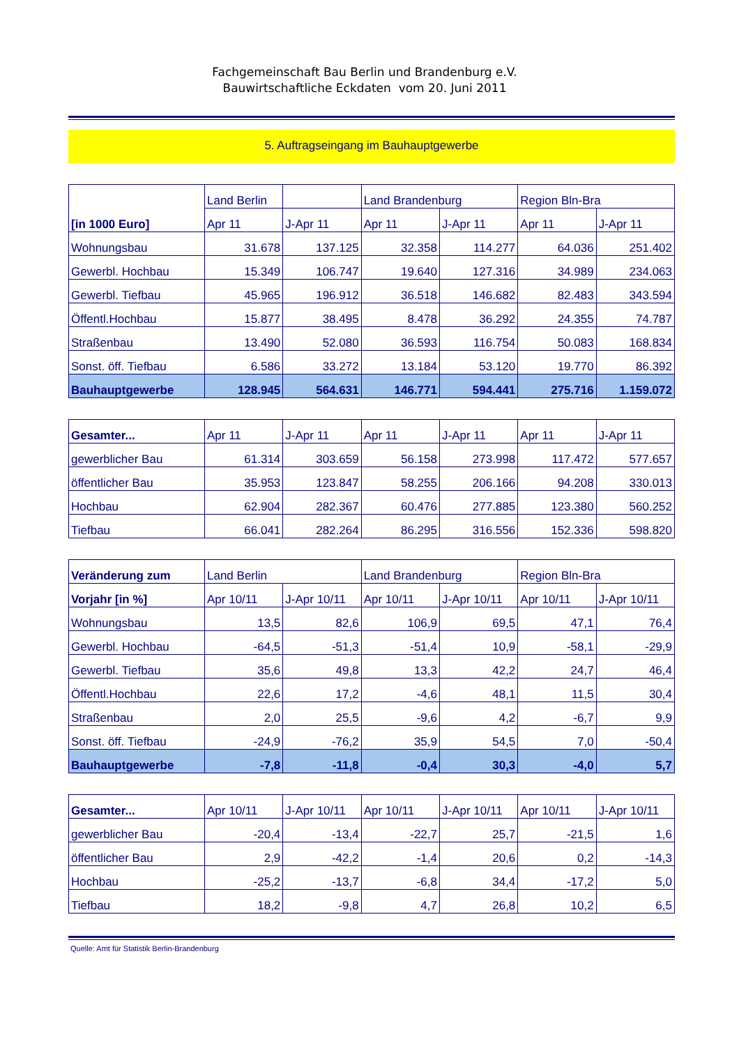Fachgemeinschaft Bau Berlin und Brandenburg e.V.
Bauwirtschaftliche Eckdaten vom 20. Juni 2011
5. Auftragseingang im Bauhauptgewerbe
| [in 1000 Euro] | Land Berlin | | Land Brandenburg | | Region Bln-Bra | |
| --- | --- | --- | --- | --- | --- | --- |
| | Apr 11 | J-Apr 11 | Apr 11 | J-Apr 11 | Apr 11 | J-Apr 11 |
| Wohnungsbau | 31.678 | 137.125 | 32.358 | 114.277 | 64.036 | 251.402 |
| Gewerbl. Hochbau | 15.349 | 106.747 | 19.640 | 127.316 | 34.989 | 234.063 |
| Gewerbl. Tiefbau | 45.965 | 196.912 | 36.518 | 146.682 | 82.483 | 343.594 |
| Öffentl.Hochbau | 15.877 | 38.495 | 8.478 | 36.292 | 24.355 | 74.787 |
| Straßenbau | 13.490 | 52.080 | 36.593 | 116.754 | 50.083 | 168.834 |
| Sonst. öff. Tiefbau | 6.586 | 33.272 | 13.184 | 53.120 | 19.770 | 86.392 |
| Bauhauptgewerbe | 128.945 | 564.631 | 146.771 | 594.441 | 275.716 | 1.159.072 |
| Gesamter... | Apr 11 | J-Apr 11 | Apr 11 | J-Apr 11 | Apr 11 | J-Apr 11 |
| --- | --- | --- | --- | --- | --- | --- |
| gewerblicher Bau | 61.314 | 303.659 | 56.158 | 273.998 | 117.472 | 577.657 |
| öffentlicher Bau | 35.953 | 123.847 | 58.255 | 206.166 | 94.208 | 330.013 |
| Hochbau | 62.904 | 282.367 | 60.476 | 277.885 | 123.380 | 560.252 |
| Tiefbau | 66.041 | 282.264 | 86.295 | 316.556 | 152.336 | 598.820 |
| Veränderung zum | Land Berlin | | Land Brandenburg | | Region Bln-Bra | |
| --- | --- | --- | --- | --- | --- | --- |
| Vorjahr [in %] | Apr 10/11 | J-Apr 10/11 | Apr 10/11 | J-Apr 10/11 | Apr 10/11 | J-Apr 10/11 |
| Wohnungsbau | 13,5 | 82,6 | 106,9 | 69,5 | 47,1 | 76,4 |
| Gewerbl. Hochbau | -64,5 | -51,3 | -51,4 | 10,9 | -58,1 | -29,9 |
| Gewerbl. Tiefbau | 35,6 | 49,8 | 13,3 | 42,2 | 24,7 | 46,4 |
| Öffentl.Hochbau | 22,6 | 17,2 | -4,6 | 48,1 | 11,5 | 30,4 |
| Straßenbau | 2,0 | 25,5 | -9,6 | 4,2 | -6,7 | 9,9 |
| Sonst. öff. Tiefbau | -24,9 | -76,2 | 35,9 | 54,5 | 7,0 | -50,4 |
| Bauhauptgewerbe | -7,8 | -11,8 | -0,4 | 30,3 | -4,0 | 5,7 |
| Gesamter... | Apr 10/11 | J-Apr 10/11 | Apr 10/11 | J-Apr 10/11 | Apr 10/11 | J-Apr 10/11 |
| --- | --- | --- | --- | --- | --- | --- |
| gewerblicher Bau | -20,4 | -13,4 | -22,7 | 25,7 | -21,5 | 1,6 |
| öffentlicher Bau | 2,9 | -42,2 | -1,4 | 20,6 | 0,2 | -14,3 |
| Hochbau | -25,2 | -13,7 | -6,8 | 34,4 | -17,2 | 5,0 |
| Tiefbau | 18,2 | -9,8 | 4,7 | 26,8 | 10,2 | 6,5 |
Quelle: Amt für Statistik Berlin-Brandenburg